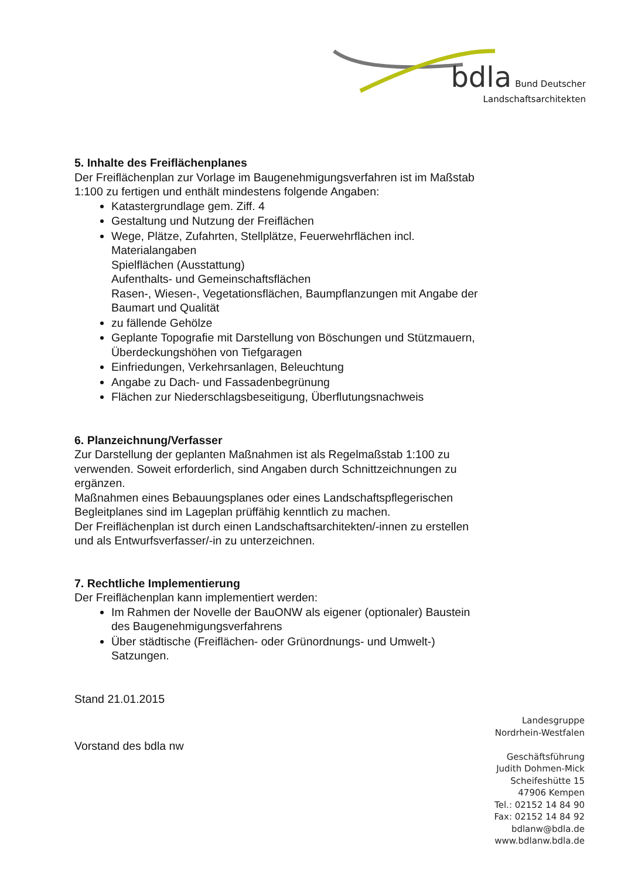bdla Bund Deutscher
Landschaftsarchitekten
5. Inhalte des Freiflächenplanes
Der Freiflächenplan zur Vorlage im Baugenehmigungsverfahren ist im Maßstab 1:100 zu fertigen und enthält mindestens folgende Angaben:
Katastergrundlage gem. Ziff. 4
Gestaltung und Nutzung der Freiflächen
Wege, Plätze, Zufahrten, Stellplätze, Feuerwehrflächen incl. Materialangaben
Spielflächen (Ausstattung)
Aufenthalts- und Gemeinschaftsflächen
Rasen-, Wiesen-, Vegetationsflächen, Baumpflanzungen mit Angabe der Baumart und Qualität
zu fällende Gehölze
Geplante Topografie mit Darstellung von Böschungen und Stützmauern, Überdeckungshöhen von Tiefgaragen
Einfriedungen, Verkehrsanlagen, Beleuchtung
Angabe zu Dach- und Fassadenbegrünung
Flächen zur Niederschlagsbeseitigung, Überflutungsnachweis
6. Planzeichnung/Verfasser
Zur Darstellung der geplanten Maßnahmen ist als Regelmaßstab 1:100 zu verwenden. Soweit erforderlich, sind Angaben durch Schnittzeichnungen zu ergänzen.
Maßnahmen eines Bebauungsplanes oder eines Landschaftspflegerischen Begleitplanes sind im Lageplan prüffähig kenntlich zu machen.
Der Freiflächenplan ist durch einen Landschaftsarchitekten/-innen zu erstellen und als Entwurfsverfasser/-in zu unterzeichnen.
7. Rechtliche Implementierung
Der Freiflächenplan kann implementiert werden:
Im Rahmen der Novelle der BauONW als eigener (optionaler) Baustein des Baugenehmigungsverfahrens
Über städtische (Freiflächen- oder Grünordnungs- und Umwelt-) Satzungen.
Stand 21.01.2015
Vorstand des bdla nw
Landesgruppe
Nordrhein-Westfalen
Geschäftsführung
Judith Dohmen-Mick
Scheifeshütte 15
47906 Kempen
Tel.: 02152 14 84 90
Fax: 02152 14 84 92
bdlanw@bdla.de
www.bdlanw.bdla.de